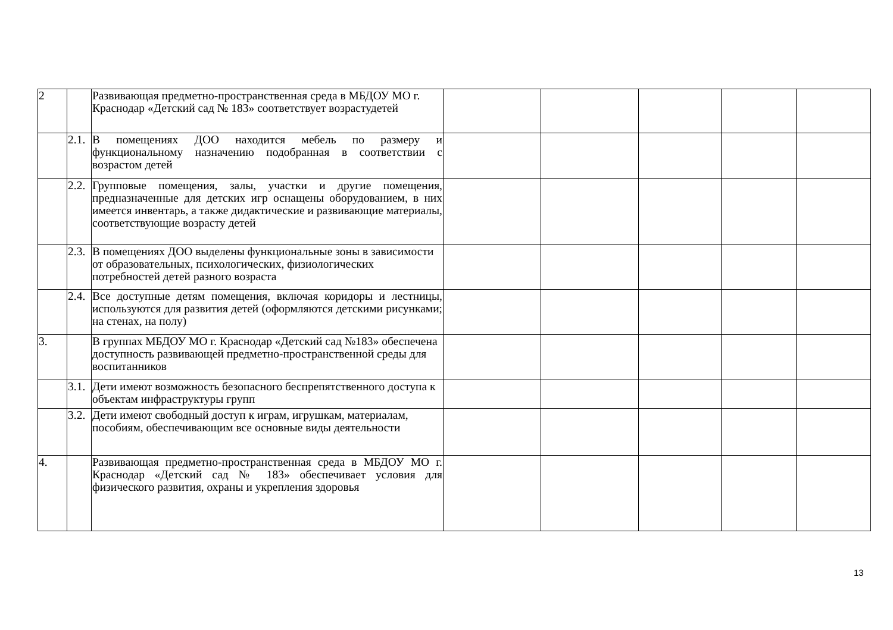| 2 | | Развивающая предметно-пространственная среда в МБДОУ МО г. Краснодар «Детский сад № 183» соответствует возрастудетей | | | | | |
| | 2.1. | В помещениях ДОО находится мебель по размеру и функциональному назначению подобранная в соответствии с возрастом детей | | | | | |
| | 2.2. | Групповые помещения, залы, участки и другие помещения, предназначенные для детских игр оснащены оборудованием, в них имеется инвентарь, а также дидактические и развивающие материалы, соответствующие возрасту детей | | | | | |
| | 2.3. | В помещениях ДОО выделены функциональные зоны в зависимости от образовательных, психологических, физиологических потребностей детей разного возраста | | | | | |
| | 2.4. | Все доступные детям помещения, включая коридоры и лестницы, используются для развития детей (оформляются детскими рисунками; на стенах, на полу) | | | | | |
| 3. | | В группах МБДОУ МО г. Краснодар «Детский сад №183» обеспечена доступность развивающей предметно-пространственной среды для воспитанников | | | | | |
| | 3.1. | Дети имеют возможность безопасного беспрепятственного доступа к объектам инфраструктуры групп | | | | | |
| | 3.2. | Дети имеют свободный доступ к играм, игрушкам, материалам, пособиям, обеспечивающим все основные виды деятельности | | | | | |
| 4. | | Развивающая предметно-пространственная среда в МБДОУ МО г. Краснодар «Детский сад № 183» обеспечивает условия для физического развития, охраны и укрепления здоровья | | | | | |
13